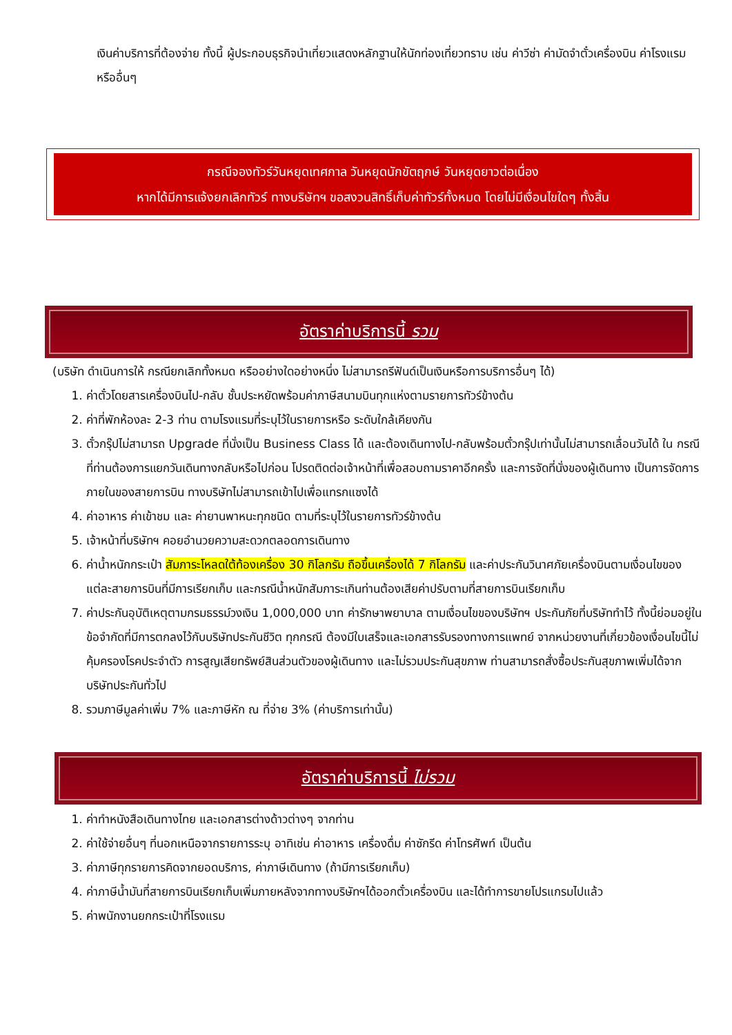เงินค่าบริการที่ต้องจ่าย ทั้งนี้ ผู้ประกอบธุรกิจนำเที่ยวแสดงหลักฐานให้นักท่องเที่ยวทราบ เช่น ค่าวีซ่า ค่ามัดจำตั๋วเครื่องบิน ค่าโรงแรม หรืออื่นๆ
กรณีจองทัวร์วันหยุดเทศกาล วันหยุดนักขัตฤกษ์ วันหยุดยาวต่อเนื่อง
หากได้มีการแจ้งยกเลิกทัวร์ ทางบริษัทฯ ขอสงวนสิทธิ์เก็บค่าทัวร์ทั้งหมด โดยไม่มีเงื่อนไขใดๆ ทั้งสิ้น
อัตราค่าบริการนี้ รวม
(บริษัท ดำเนินการให้ กรณียกเลิกทั้งหมด หรืออย่างใดอย่างหนึ่ง ไม่สามารถรีฟันด์เป็นเงินหรือการบริการอื่นๆ ได้)
1. ค่าตั๋วโดยสารเครื่องบินไป-กลับ ชั้นประหยัดพร้อมค่าภาษีสนามบินทุกแห่งตามรายการทัวร์ข้างต้น
2. ค่าที่พักห้องละ 2-3 ท่าน ตามโรงแรมที่ระบุไว้ในรายการหรือ ระดับใกล้เคียงกัน
3. ตั๋วกรุ๊ปไม่สามารถ Upgrade ที่นั่งเป็น Business Class ได้ และต้องเดินทางไป-กลับพร้อมตั๋วกรุ๊ปเท่านั้นไม่สามารถเลื่อนวันได้ ใน กรณีที่ท่านต้องการแยกวันเดินทางกลับหรือไปก่อน โปรดติดต่อเจ้าหน้าที่เพื่อสอบถามราคาอีกครั้ง และการจัดที่นั่งของผู้เดินทาง เป็นการจัดการภายในของสายการบิน ทางบริษัทไม่สามารถเข้าไปเพื่อแทรกแซงได้
4. ค่าอาหาร ค่าเข้าชม และ ค่ายานพาหนะทุกชนิด ตามที่ระบุไว้ในรายการทัวร์ข้างต้น
5. เจ้าหน้าที่บริษัทฯ คอยอำนวยความสะดวกตลอดการเดินทาง
6. ค่าน้ำหนักกระเป๋า สัมภาระโหลดใต้ท้องเครื่อง 30 กิโลกรัม ถือขึ้นเครื่องได้ 7 กิโลกรัม และค่าประกันวินาศภัยเครื่องบินตามเงื่อนไขของแต่ละสายการบินที่มีการเรียกเก็บ และกรณีน้ำหนักสัมภาระเกินท่านต้องเสียค่าปรับตามที่สายการบินเรียกเก็บ
7. ค่าประกันอุบัติเหตุตามกรมธรรม์วงเงิน 1,000,000 บาท ค่ารักษาพยาบาล ตามเงื่อนไขของบริษัทฯ ประกันภัยที่บริษัททำไว้ ทั้งนี้ย่อมอยู่ในข้อจำกัดที่มีการตกลงไว้กับบริษัทประกันชีวิต ทุกกรณี ต้องมีใบเสร็จและเอกสารรับรองทางการแพทย์ จากหน่วยงานที่เกี่ยวข้องเงื่อนไขนี้ไม่คุ้มครองโรคประจำตัว การสูญเสียทรัพย์สินส่วนตัวของผู้เดินทาง และไม่รวมประกันสุขภาพ ท่านสามารถสั่งซื้อประกันสุขภาพเพิ่มได้จากบริษัทประกันทั่วไป
8. รวมภาษีมูลค่าเพิ่ม 7% และภาษีหัก ณ ที่จ่าย 3% (ค่าบริการเท่านั้น)
อัตราค่าบริการนี้ ไม่รวม
1. ค่าทำหนังสือเดินทางไทย และเอกสารต่างด้าวต่างๆ จากท่าน
2. ค่าใช้จ่ายอื่นๆ ที่นอกเหนือจากรายการระบุ อาทิเช่น ค่าอาหาร เครื่องดื่ม ค่าซักรีด ค่าโทรศัพท์ เป็นต้น
3. ค่าภาษีทุกรายการคิดจากยอดบริการ, ค่าภาษีเดินทาง (ถ้ามีการเรียกเก็บ)
4. ค่าภาษีน้ำมันที่สายการบินเรียกเก็บเพิ่มภายหลังจากทางบริษัทฯได้ออกตั๋วเครื่องบิน และได้ทำการขายโปรแกรมไปแล้ว
5. ค่าพนักงานยกกระเป๋าที่โรงแรม